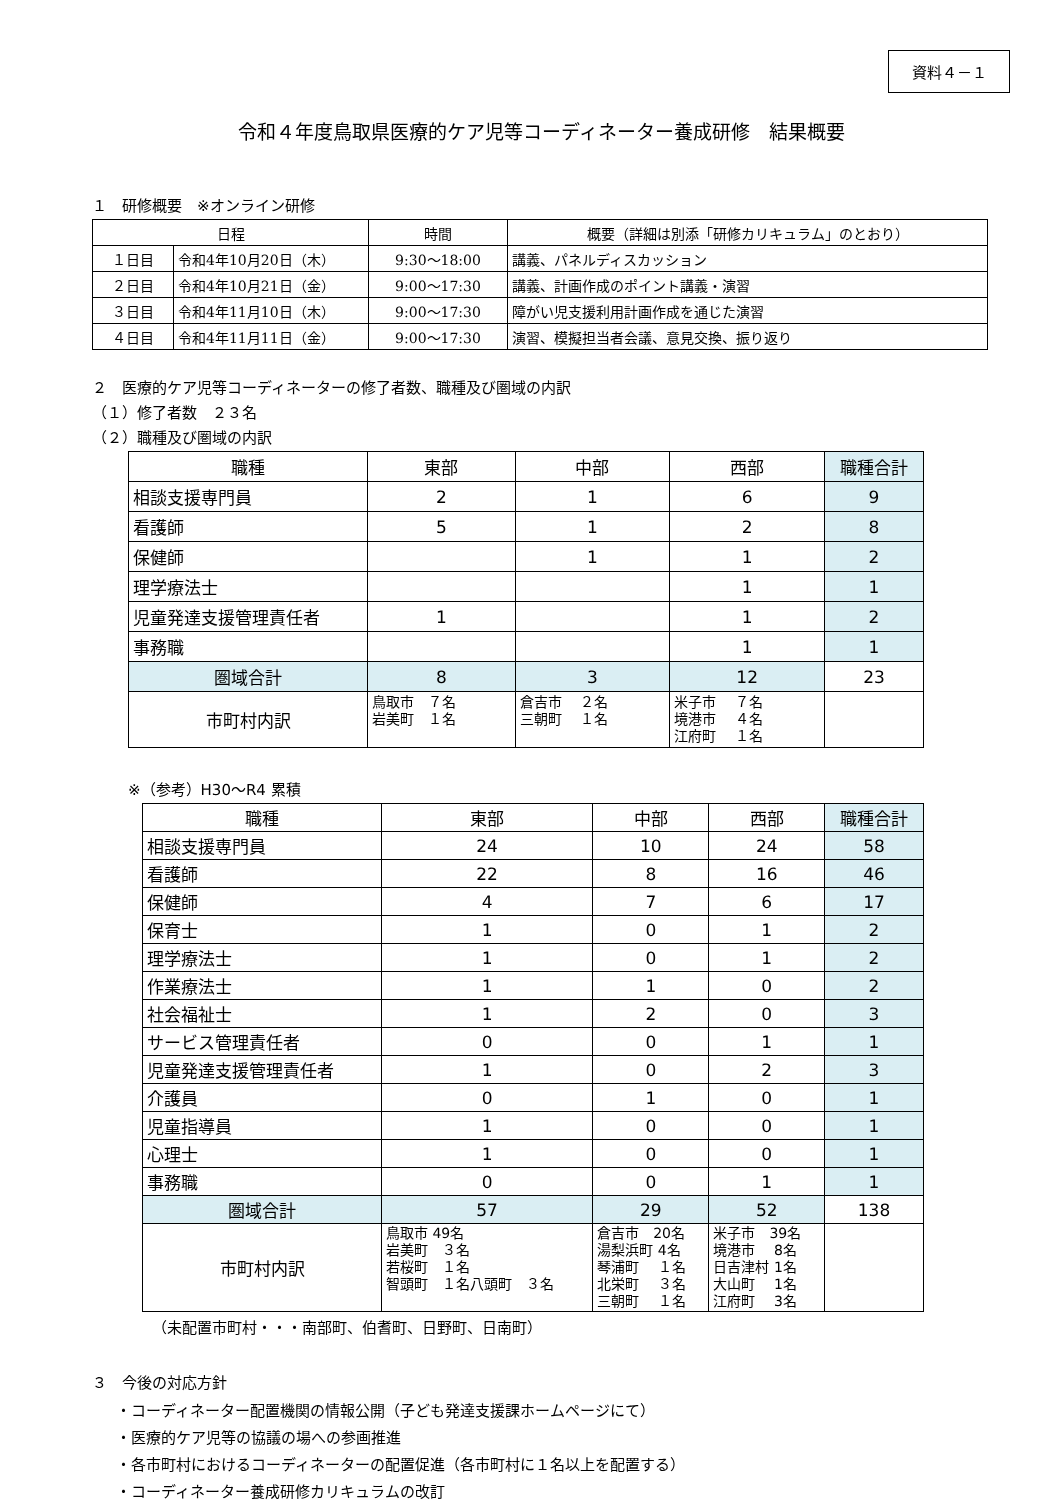資料４－１
令和４年度鳥取県医療的ケア児等コーディネーター養成研修　結果概要
１　研修概要　※オンライン研修
| 日程 | | 時間 | 概要（詳細は別添「研修カリキュラム」のとおり） |
| １日目 | 令和4年10月20日（木） | 9:30～18:00 | 講義、パネルディスカッション |
| ２日目 | 令和4年10月21日（金） | 9:00～17:30 | 講義、計画作成のポイント講義・演習 |
| ３日目 | 令和4年11月10日（木） | 9:00～17:30 | 障がい児支援利用計画作成を通じた演習 |
| ４日目 | 令和4年11月11日（金） | 9:00～17:30 | 演習、模擬担当者会議、意見交換、振り返り |
２　医療的ケア児等コーディネーターの修了者数、職種及び圏域の内訳
（１）修了者数　２３名
（２）職種及び圏域の内訳
| 職種 | 東部 | 中部 | 西部 | 職種合計 |
| --- | --- | --- | --- | --- |
| 相談支援専門員 | 2 | 1 | 6 | 9 |
| 看護師 | 5 | 1 | 2 | 8 |
| 保健師 | | 1 | 1 | 2 |
| 理学療法士 | | | 1 | 1 |
| 児童発達支援管理責任者 | 1 | | 1 | 2 |
| 事務職 | | | 1 | 1 |
| 圏域合計 | 8 | 3 | 12 | 23 |
| 市町村内訳 | 鳥取市 ７名 岩美町 １名 | 倉吉市 ２名 三朝町 １名 | 米子市 ７名 境港市 ４名 江府町 １名 | |
※（参考）H30～R4 累積
| 職種 | 東部 | 中部 | 西部 | 職種合計 |
| --- | --- | --- | --- | --- |
| 相談支援専門員 | 24 | 10 | 24 | 58 |
| 看護師 | 22 | 8 | 16 | 46 |
| 保健師 | 4 | 7 | 6 | 17 |
| 保育士 | 1 | 0 | 1 | 2 |
| 理学療法士 | 1 | 0 | 1 | 2 |
| 作業療法士 | 1 | 1 | 0 | 2 |
| 社会福祉士 | 1 | 2 | 0 | 3 |
| サービス管理責任者 | 0 | 0 | 1 | 1 |
| 児童発達支援管理責任者 | 1 | 0 | 2 | 3 |
| 介護員 | 0 | 1 | 0 | 1 |
| 児童指導員 | 1 | 0 | 0 | 1 |
| 心理士 | 1 | 0 | 0 | 1 |
| 事務職 | 0 | 0 | 1 | 1 |
| 圏域合計 | 57 | 29 | 52 | 138 |
| 市町村内訳 | 鳥取市 49名 岩美町 ３名 若桜町 １名 智頭町 １名八頭町 ３名 | 倉吉市 20名 湯梨浜町 4名 琴浦町 １名 北栄町 ３名 三朝町 １名 | 米子市 39名 境港市 8名 日吉津村 1名 大山町 1名 江府町 3名 | |
（未配置市町村・・・南部町、伯耆町、日野町、日南町）
３　今後の対応方針
・コーディネーター配置機関の情報公開（子ども発達支援課ホームページにて）
・医療的ケア児等の協議の場への参画推進
・各市町村におけるコーディネーターの配置促進（各市町村に１名以上を配置する）
・コーディネーター養成研修カリキュラムの改訂